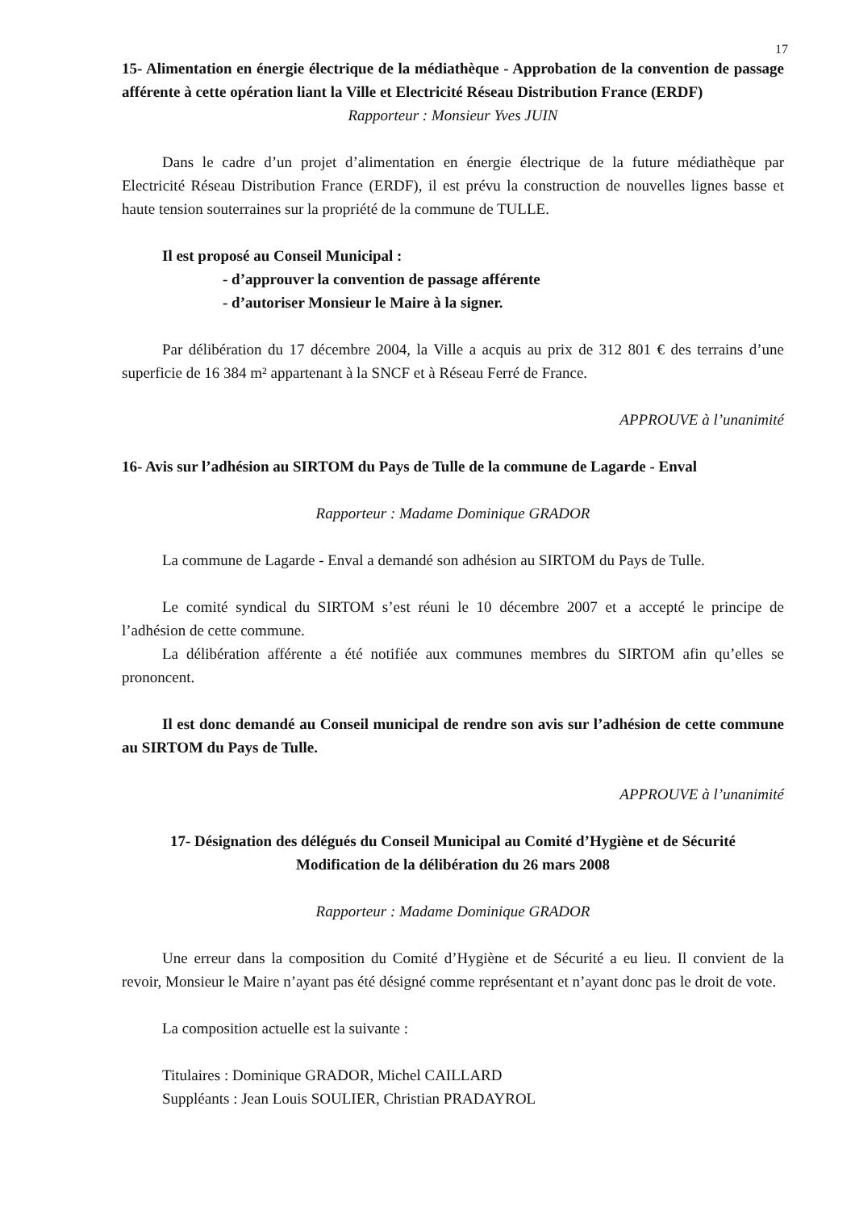17
15- Alimentation en énergie électrique de la médiathèque - Approbation de la convention de passage afférente à cette opération liant la Ville et Electricité Réseau Distribution France (ERDF)
Rapporteur : Monsieur Yves JUIN
Dans le cadre d’un projet d’alimentation en énergie électrique de la future médiathèque par Electricité Réseau Distribution France (ERDF), il est prévu la construction de nouvelles lignes basse et haute tension souterraines sur la propriété de la commune de TULLE.
Il est proposé au Conseil Municipal :
- d’approuver la convention de passage afférente
- d’autoriser Monsieur le Maire à la signer.
Par délibération du 17 décembre 2004, la Ville a acquis au prix de 312 801 € des terrains d’une superficie de 16 384 m² appartenant à la SNCF et à Réseau Ferré de France.
APPROUVE à l’unanimité
16- Avis sur l’adhésion au SIRTOM du Pays de Tulle de la commune de Lagarde - Enval
Rapporteur : Madame Dominique GRADOR
La commune de Lagarde - Enval a demandé son adhésion au SIRTOM du Pays de Tulle.
Le comité syndical du SIRTOM s’est réuni le 10 décembre 2007 et a accepté le principe de l’adhésion de cette commune.
La délibération afférente a été notifiée aux communes membres du SIRTOM afin qu’elles se prononcent.
Il est donc demandé au Conseil municipal de rendre son avis sur l’adhésion de cette commune au SIRTOM du Pays de Tulle.
APPROUVE à l’unanimité
17- Désignation des délégués du Conseil Municipal au Comité d’Hygiène et de Sécurité
Modification de la délibération du 26 mars 2008
Rapporteur : Madame Dominique GRADOR
Une erreur dans la composition du Comité d’Hygiène et de Sécurité a eu lieu. Il convient de la revoir, Monsieur le Maire n’ayant pas été désigné comme représentant et n’ayant donc pas le droit de vote.
La composition actuelle est la suivante :
Titulaires : Dominique GRADOR, Michel CAILLARD
Suppléants : Jean Louis SOULIER, Christian PRADAYROL